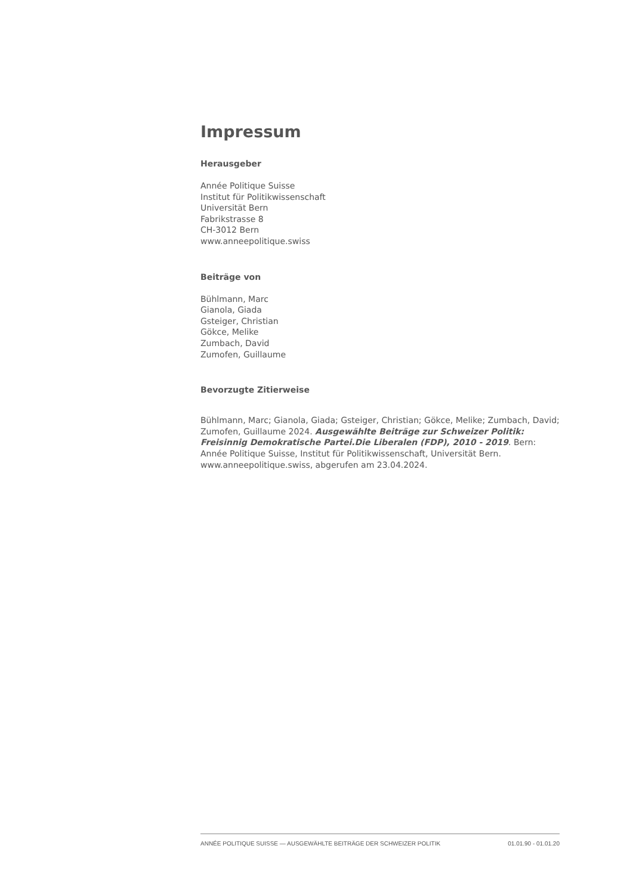Impressum
Herausgeber
Année Politique Suisse
Institut für Politikwissenschaft
Universität Bern
Fabrikstrasse 8
CH-3012 Bern
www.anneepolitique.swiss
Beiträge von
Bühlmann, Marc
Gianola, Giada
Gsteiger, Christian
Gökce, Melike
Zumbach, David
Zumofen, Guillaume
Bevorzugte Zitierweise
Bühlmann, Marc; Gianola, Giada; Gsteiger, Christian; Gökce, Melike; Zumbach, David; Zumofen, Guillaume 2024. Ausgewählte Beiträge zur Schweizer Politik: Freisinnig Demokratische Partei.Die Liberalen (FDP), 2010 - 2019. Bern: Année Politique Suisse, Institut für Politikwissenschaft, Universität Bern. www.anneepolitique.swiss, abgerufen am 23.04.2024.
ANNÉE POLITIQUE SUISSE — AUSGEWÄHLTE BEITRÄGE DER SCHWEIZER POLITIK 01.01.90 - 01.01.20